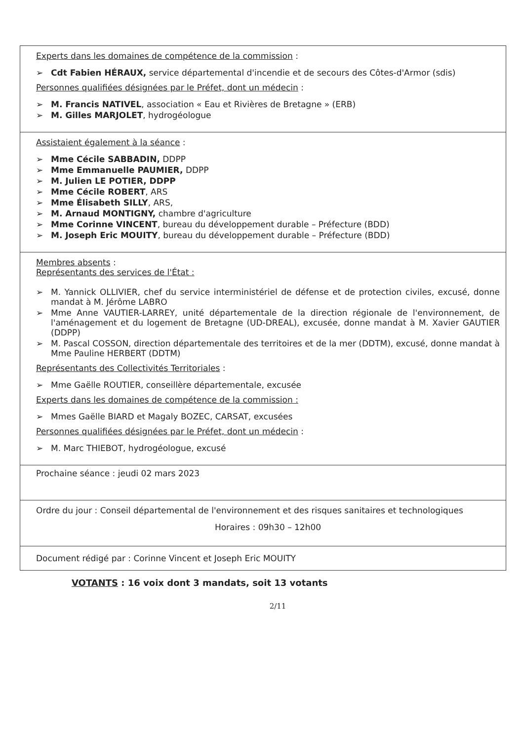| Experts dans les domaines de compétence de la commission : ➢ Cdt Fabien HÉRAUX, service départemental d'incendie et de secours des Côtes-d'Armor (sdis) Personnes qualifiées désignées par le Préfet, dont un médecin : ➢ M. Francis NATIVEL , association « Eau et Rivières de Bretagne » (ERB) ➢ M. Gilles MARJOLET , hydrogéologue |
| Assistaient également à la séance : ➢ Mme Cécile SABBADIN, DDPP ➢ Mme Emmanuelle PAUMIER, DDPP ➢ M. Julien LE POTIER, DDPP ➢ Mme Cécile ROBERT , ARS ➢ Mme Élisabeth SILLY , ARS, ➢ M. Arnaud MONTIGNY, chambre d'agriculture ➢ Mme Corinne VINCENT , bureau du développement durable – Préfecture (BDD) ➢ M. Joseph Eric MOUITY , bureau du développement durable – Préfecture (BDD) |
| Membres absents : Représentants des services de l'État : ➢ M. Yannick OLLIVIER, chef du service interministériel de défense et de protection civiles, excusé, donne mandat à M. Jérôme LABRO ➢ Mme Anne VAUTIER-LARREY, unité départementale de la direction régionale de l'environnement, de l'aménagement et du logement de Bretagne (UD-DREAL), excusée, donne mandat à M. Xavier GAUTIER (DDPP) ➢ M. Pascal COSSON, direction départementale des territoires et de la mer (DDTM), excusé, donne mandat à Mme Pauline HERBERT (DDTM) Représentants des Collectivités Territoriales : ➢ Mme Gaëlle ROUTIER, conseillère départementale, excusée Experts dans les domaines de compétence de la commission : ➢ Mmes Gaëlle BIARD et Magaly BOZEC, CARSAT, excusées Personnes qualifiées désignées par le Préfet, dont un médecin : ➢ M. Marc THIEBOT, hydrogéologue, excusé |
| Prochaine séance : jeudi 02 mars 2023 |
| Ordre du jour : Conseil départemental de l'environnement et des risques sanitaires et technologiques Horaires : 09h30 – 12h00 |
| Document rédigé par : Corinne Vincent et Joseph Eric MOUITY |
VOTANTS : 16 voix dont 3 mandats, soit 13 votants
2/11